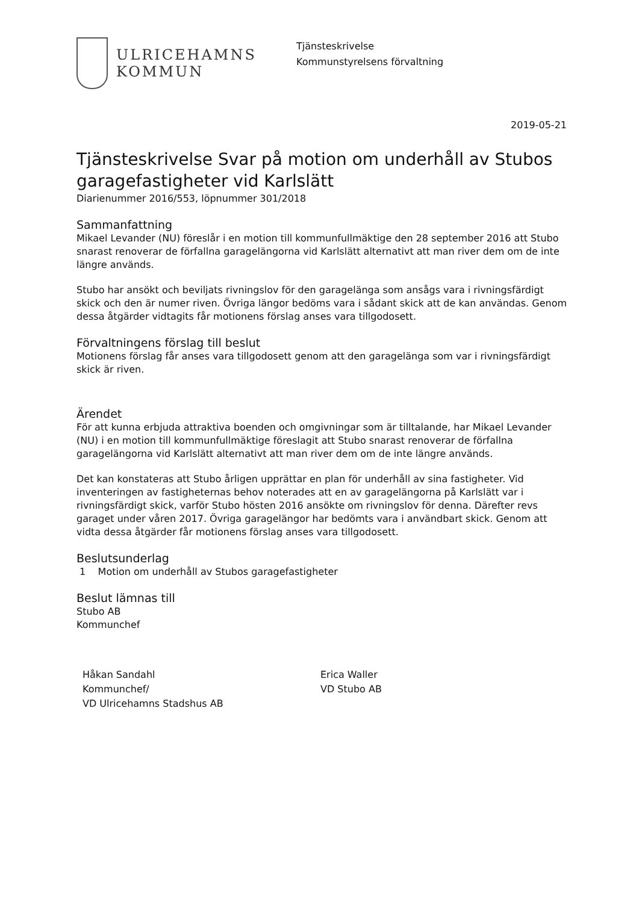ULRICEHAMNS
KOMMUN
Tjänsteskrivelse
Kommunstyrelsens förvaltning
2019-05-21
Tjänsteskrivelse Svar på motion om underhåll av Stubos garagefastigheter vid Karlslätt
Diarienummer 2016/553, löpnummer 301/2018
Sammanfattning
Mikael Levander (NU) föreslår i en motion till kommunfullmäktige den 28 september 2016 att Stubo snarast renoverar de förfallna garagelängorna vid Karlslätt alternativt att man river dem om de inte längre används.
Stubo har ansökt och beviljats rivningslov för den garagelänga som ansågs vara i rivningsfärdigt skick och den är numer riven. Övriga längor bedöms vara i sådant skick att de kan användas. Genom dessa åtgärder vidtagits får motionens förslag anses vara tillgodosett.
Förvaltningens förslag till beslut
Motionens förslag får anses vara tillgodosett genom att den garagelänga som var i rivningsfärdigt skick är riven.
Ärendet
För att kunna erbjuda attraktiva boenden och omgivningar som är tilltalande, har Mikael Levander (NU) i en motion till kommunfullmäktige föreslagit att Stubo snarast renoverar de förfallna garagelängorna vid Karlslätt alternativt att man river dem om de inte längre används.
Det kan konstateras att Stubo årligen upprättar en plan för underhåll av sina fastigheter. Vid inventeringen av fastigheternas behov noterades att en av garagelängorna på Karlslätt var i rivningsfärdigt skick, varför Stubo hösten 2016 ansökte om rivningslov för denna. Därefter revs garaget under våren 2017. Övriga garagelängor har bedömts vara i användbart skick. Genom att vidta dessa åtgärder får motionens förslag anses vara tillgodosett.
Beslutsunderlag
1 Motion om underhåll av Stubos garagefastigheter
Beslut lämnas till
Stubo AB
Kommunchef
Håkan Sandahl
Kommunchef/
VD Ulricehamns Stadshus AB
Erica Waller
VD Stubo AB